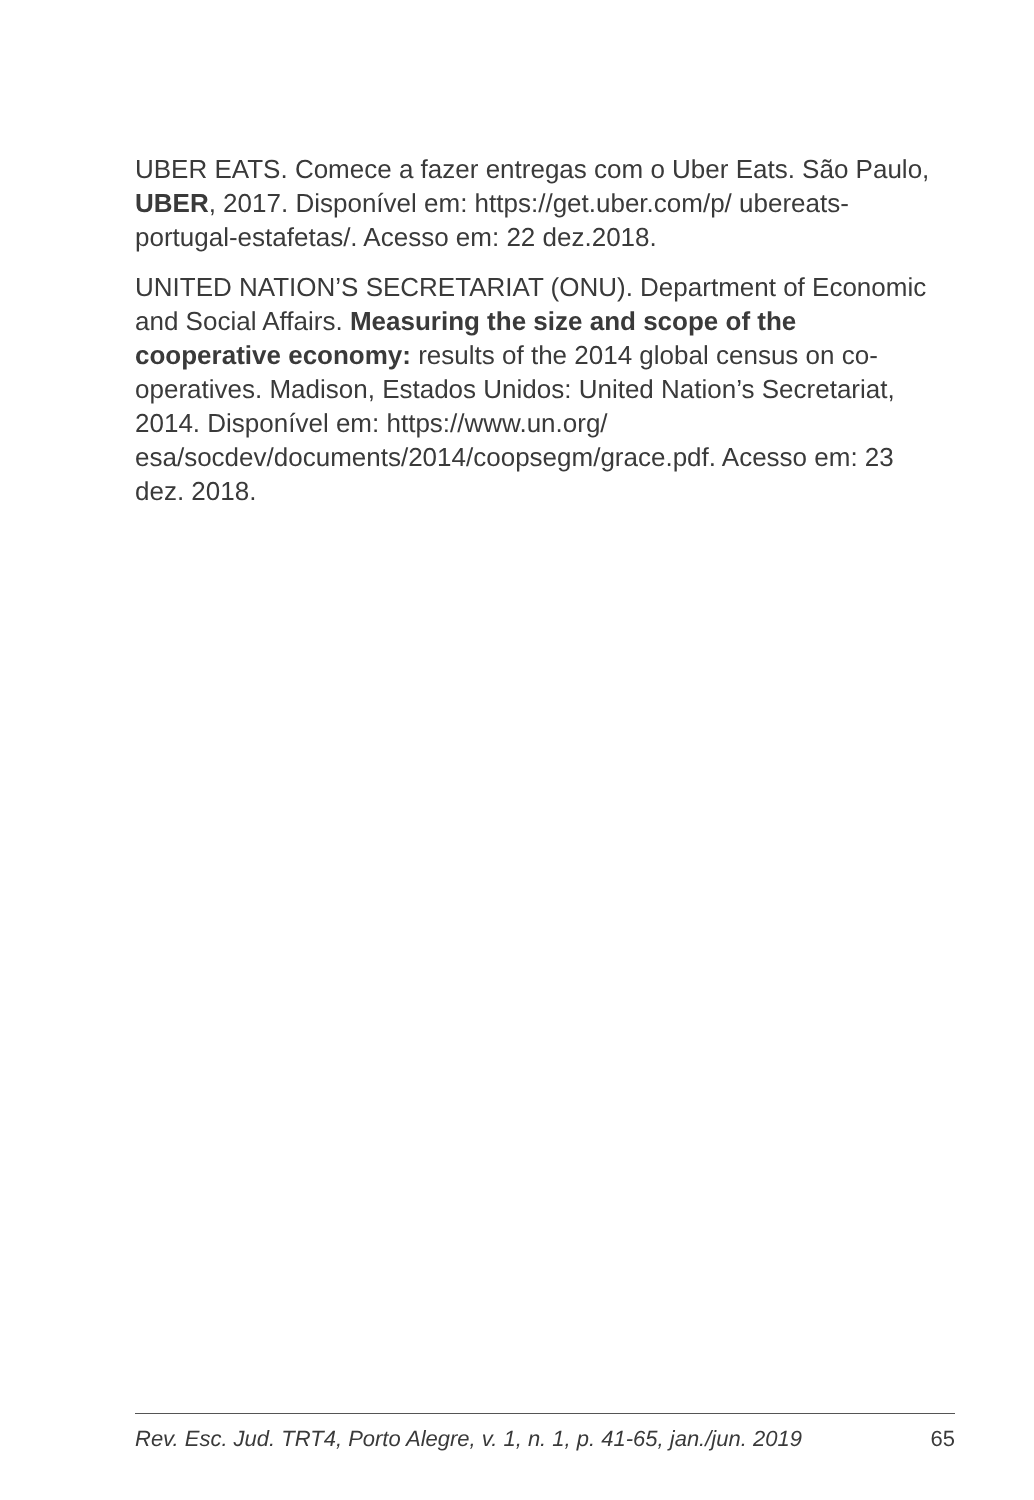UBER EATS. Comece a fazer entregas com o Uber Eats. São Paulo, UBER, 2017. Disponível em: https://get.uber.com/p/ ubereats-portugal-estafetas/. Acesso em: 22 dez.2018.
UNITED NATION’S SECRETARIAT (ONU). Department of Economic and Social Affairs. Measuring the size and scope of the cooperative economy: results of the 2014 global census on co-operatives. Madison, Estados Unidos: United Nation’s Secretariat, 2014. Disponível em: https://www.un.org/ esa/socdev/documents/2014/coopsegm/grace.pdf. Acesso em: 23 dez. 2018.
Rev. Esc. Jud. TRT4, Porto Alegre, v. 1, n. 1, p. 41-65, jan./jun. 2019 65